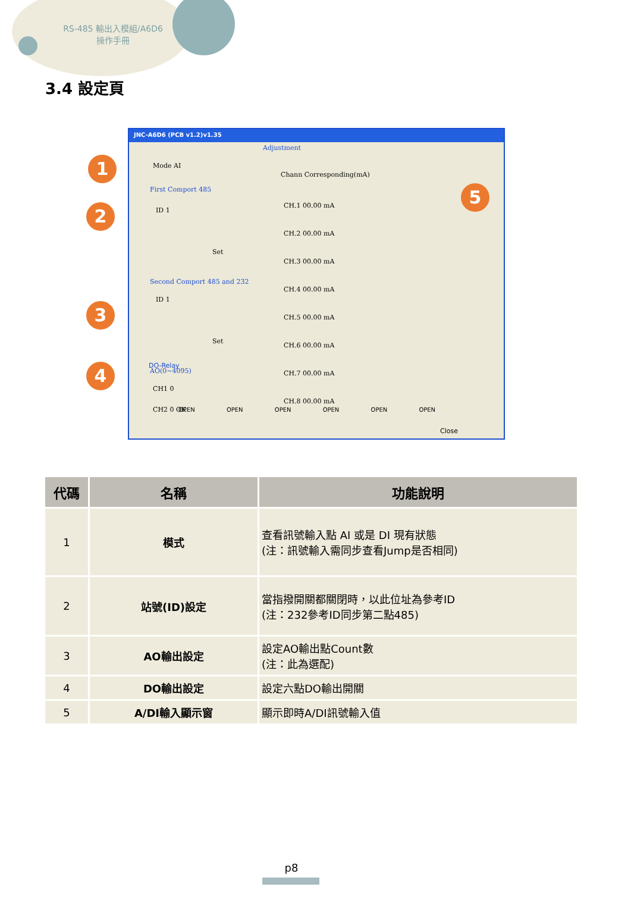RS-485 輸出入模組/A6D6
操作手冊
3.4 設定頁
JNC-A6D6 (PCB v1.2)v1.35
Mode AI
First Comport 485
ID 1
Set
Second Comport 485 and 232
ID 1
Set
AO(0~4095)
CH1 0
CH2 0 OK
Adjustment
Chann Corresponding(mA)
CH.1 00.00 mA
CH.2 00.00 mA
CH.3 00.00 mA
CH.4 00.00 mA
CH.5 00.00 mA
CH.6 00.00 mA
CH.7 00.00 mA
CH.8 00.00 mA
DO-Relay
OPEN OPEN OPEN OPEN OPEN OPEN
Close
1
2
3
4
5
| 代碼 | 名稱 | 功能說明 |
| --- | --- | --- |
| 1 | 模式 | 查看訊號輸入點 AI 或是 DI 現有狀態 (注：訊號輸入需同步查看Jump是否相同) |
| 2 | 站號(ID)設定 | 當指撥開關都關閉時，以此位址為參考ID (注：232參考ID同步第二點485) |
| 3 | AO輸出設定 | 設定AO輸出點Count數 (注：此為選配) |
| 4 | DO輸出設定 | 設定六點DO輸出開關 |
| 5 | A/DI輸入顯示窗 | 顯示即時A/DI訊號輸入值 |
p8